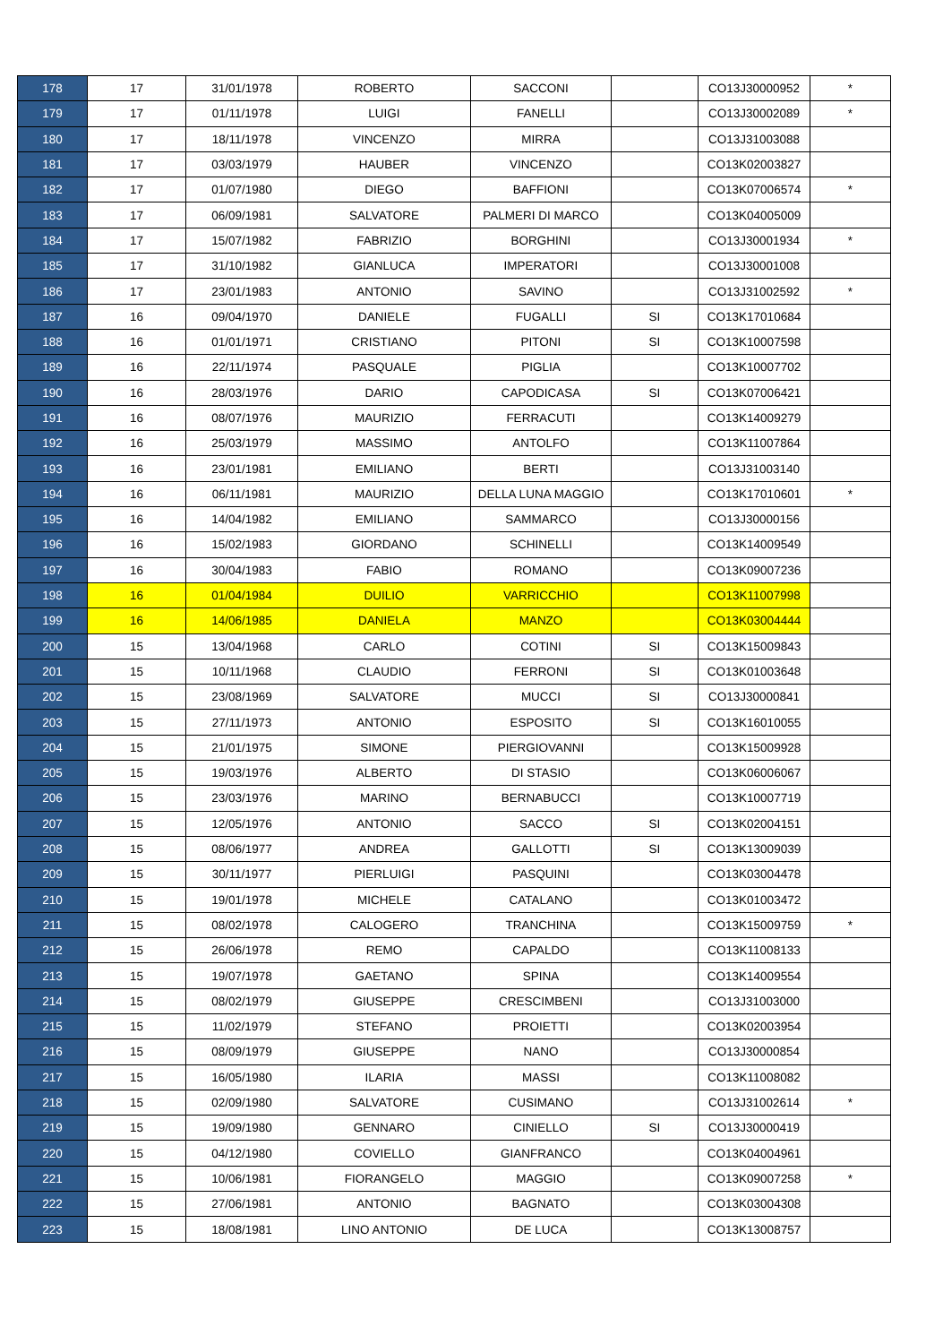| 178 | 17 | 31/01/1978 | ROBERTO | SACCONI | | CO13J30000952 | * |
| 179 | 17 | 01/11/1978 | LUIGI | FANELLI | | CO13J30002089 | * |
| 180 | 17 | 18/11/1978 | VINCENZO | MIRRA | | CO13J31003088 | |
| 181 | 17 | 03/03/1979 | HAUBER | VINCENZO | | CO13K02003827 | |
| 182 | 17 | 01/07/1980 | DIEGO | BAFFIONI | | CO13K07006574 | * |
| 183 | 17 | 06/09/1981 | SALVATORE | PALMERI DI MARCO | | CO13K04005009 | |
| 184 | 17 | 15/07/1982 | FABRIZIO | BORGHINI | | CO13J30001934 | * |
| 185 | 17 | 31/10/1982 | GIANLUCA | IMPERATORI | | CO13J30001008 | |
| 186 | 17 | 23/01/1983 | ANTONIO | SAVINO | | CO13J31002592 | * |
| 187 | 16 | 09/04/1970 | DANIELE | FUGALLI | SI | CO13K17010684 | |
| 188 | 16 | 01/01/1971 | CRISTIANO | PITONI | SI | CO13K10007598 | |
| 189 | 16 | 22/11/1974 | PASQUALE | PIGLIA | | CO13K10007702 | |
| 190 | 16 | 28/03/1976 | DARIO | CAPODICASA | SI | CO13K07006421 | |
| 191 | 16 | 08/07/1976 | MAURIZIO | FERRACUTI | | CO13K14009279 | |
| 192 | 16 | 25/03/1979 | MASSIMO | ANTOLFO | | CO13K11007864 | |
| 193 | 16 | 23/01/1981 | EMILIANO | BERTI | | CO13J31003140 | |
| 194 | 16 | 06/11/1981 | MAURIZIO | DELLA LUNA MAGGIO | | CO13K17010601 | * |
| 195 | 16 | 14/04/1982 | EMILIANO | SAMMARCO | | CO13J30000156 | |
| 196 | 16 | 15/02/1983 | GIORDANO | SCHINELLI | | CO13K14009549 | |
| 197 | 16 | 30/04/1983 | FABIO | ROMANO | | CO13K09007236 | |
| 198 | 16 | 01/04/1984 | DUILIO | VARRICCHIO | | CO13K11007998 | |
| 199 | 16 | 14/06/1985 | DANIELA | MANZO | | CO13K03004444 | |
| 200 | 15 | 13/04/1968 | CARLO | COTINI | SI | CO13K15009843 | |
| 201 | 15 | 10/11/1968 | CLAUDIO | FERRONI | SI | CO13K01003648 | |
| 202 | 15 | 23/08/1969 | SALVATORE | MUCCI | SI | CO13J30000841 | |
| 203 | 15 | 27/11/1973 | ANTONIO | ESPOSITO | SI | CO13K16010055 | |
| 204 | 15 | 21/01/1975 | SIMONE | PIERGIOVANNI | | CO13K15009928 | |
| 205 | 15 | 19/03/1976 | ALBERTO | DI STASIO | | CO13K06006067 | |
| 206 | 15 | 23/03/1976 | MARINO | BERNABUCCI | | CO13K10007719 | |
| 207 | 15 | 12/05/1976 | ANTONIO | SACCO | SI | CO13K02004151 | |
| 208 | 15 | 08/06/1977 | ANDREA | GALLOTTI | SI | CO13K13009039 | |
| 209 | 15 | 30/11/1977 | PIERLUIGI | PASQUINI | | CO13K03004478 | |
| 210 | 15 | 19/01/1978 | MICHELE | CATALANO | | CO13K01003472 | |
| 211 | 15 | 08/02/1978 | CALOGERO | TRANCHINA | | CO13K15009759 | * |
| 212 | 15 | 26/06/1978 | REMO | CAPALDO | | CO13K11008133 | |
| 213 | 15 | 19/07/1978 | GAETANO | SPINA | | CO13K14009554 | |
| 214 | 15 | 08/02/1979 | GIUSEPPE | CRESCIMBENI | | CO13J31003000 | |
| 215 | 15 | 11/02/1979 | STEFANO | PROIETTI | | CO13K02003954 | |
| 216 | 15 | 08/09/1979 | GIUSEPPE | NANO | | CO13J30000854 | |
| 217 | 15 | 16/05/1980 | ILARIA | MASSI | | CO13K11008082 | |
| 218 | 15 | 02/09/1980 | SALVATORE | CUSIMANO | | CO13J31002614 | * |
| 219 | 15 | 19/09/1980 | GENNARO | CINIELLO | SI | CO13J30000419 | |
| 220 | 15 | 04/12/1980 | COVIELLO | GIANFRANCO | | CO13K04004961 | |
| 221 | 15 | 10/06/1981 | FIORANGELO | MAGGIO | | CO13K09007258 | * |
| 222 | 15 | 27/06/1981 | ANTONIO | BAGNATO | | CO13K03004308 | |
| 223 | 15 | 18/08/1981 | LINO ANTONIO | DE LUCA | | CO13K13008757 | |